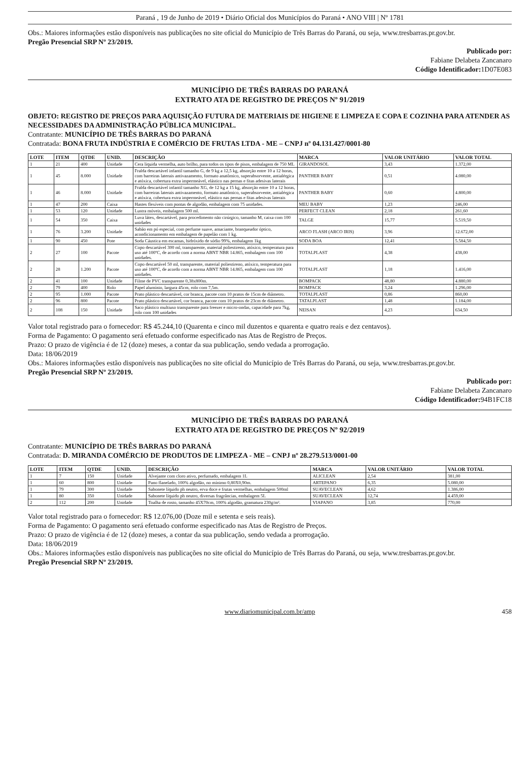Paraná , 19 de Junho de 2019 • Diário Oficial dos Municípios do Paraná • ANO VIII | Nº 1781
Obs.: Maiores informações estão disponíveis nas publicações no site oficial do Município de Três Barras do Paraná, ou seja, www.tresbarras.pr.gov.br.
Pregão Presencial SRP Nº 23/2019.
Publicado por:
Fabiane Delabeta Zancanaro
Código Identificador: 1D07E083
MUNICÍPIO DE TRÊS BARRAS DO PARANÁ
EXTRATO ATA DE REGISTRO DE PREÇOS Nº 91/2019
OBJETO: REGISTRO DE PREÇOS PARA AQUISIÇÃO FUTURA DE MATERIAIS DE HIGIENE E LIMPEZA E COPA E COZINHA PARA ATENDER AS NECESSIDADES DA ADMINISTRAÇÃO PÚBLICA MUNICIPAL.
Contratante: MUNICÍPIO DE TRÊS BARRAS DO PARANÁ
Contratada: BONA FRUTA INDÚSTRIA E COMÉRCIO DE FRUTAS LTDA - ME – CNPJ nº 04.131.427/0001-80
| LOTE | ITEM | QTDE | UNID. | DESCRIÇÃO | MARCA | VALOR UNITÁRIO | VALOR TOTAL |
| --- | --- | --- | --- | --- | --- | --- | --- |
| 1 | 21 | 400 | Unidade | Cera liquida vermelha, auto brilho, para todos os tipos de pisos, embalagem de 750 ML | GIRANDOSOL | 3,43 | 1.372,00 |
| 1 | 45 | 8.000 | Unidade | Fralda descartável infantil tamanho G, de 9 kg a 12,5 kg, absorção entre 10 a 12 horas, com barreiras laterais antivazamento, formato anatômico, superabsorvente, antialérgica e atóxica, cobertura extra impermeável, elástico nas pernas e fitas adesivas laterais | PANTHER BABY | 0,51 | 4.080,00 |
| 1 | 46 | 8.000 | Unidade | Fralda descartável infantil tamanho XG, de 12 kg a 15 kg, absorção entre 10 a 12 horas, com barreiras laterais antivazamento, formato anatômico, superabsorvente, antialérgica e atóxica, cobertura extra impermeável, elástico nas pernas e fitas adesivas laterais | PANTHER BABY | 0,60 | 4.800,00 |
| 1 | 47 | 200 | Caixa | Hastes flexíveis com pontas de algodão, embalagem com 75 unidades. | MEU BABY | 1,23 | 246,00 |
| 1 | 53 | 120 | Unidade | Lustra móveis, embalagem 500 ml. | PERFECT CLEAN | 2,18 | 261,60 |
| 1 | 54 | 350 | Caixa | Luva látex, descartável, para procedimento não cirúrgico, tamanho M, caixa com 100 unidades | TALGE | 15,77 | 5.519,50 |
| 1 | 76 | 3.200 | Unidade | Sabão em pó especial, com perfume suave, amaciante, branqueador óptico, acondicionamento em embalagem de papelão com 1 kg. | ARCO FLASH (ARCO IRIS) | 3,96 | 12.672,00 |
| 1 | 90 | 450 | Pote | Soda Cáustica em escamas, hidróxido de sódio 99%, embalagem 1kg | SODA BOA | 12,41 | 5.584,50 |
| 2 | 27 | 100 | Pacote | Copo descartável 300 ml, transparente, material poliestireno, atóxico, temperatura para uso até 100ºC, de acordo com a norma ABNT NBR 14.865, embalagem com 100 unidades. | TOTALPLAST | 4,38 | 438,00 |
| 2 | 28 | 1.200 | Pacote | Copo descartável 50 ml, transparente, material poliestireno, atóxico, temperatura para uso até 100ºC, de acordo com a norma ABNT NBR 14.865, embalagem com 100 unidades. | TOTALPLAST | 1,18 | 1.416,00 |
| 2 | 41 | 100 | Unidade | Filme de PVC transparente 0,38x800m. | BOMPACK | 48,80 | 4.880,00 |
| 2 | 79 | 400 | Rolo | Papel alumínio, largura 45cm, rolo com 7,5m. | BOMPACK | 3,24 | 1.296,00 |
| 2 | 95 | 1.000 | Pacote | Prato plástico descartável, cor branca, pacote com 10 pratos de 15cm de diâmetro. | TOTALPLAST | 0,86 | 860,00 |
| 2 | 96 | 800 | Pacote | Prato plástico descartável, cor branca, pacote com 10 pratos de 23cm de diâmetro. | TATALPLAST | 1,48 | 1.184,00 |
| 2 | 108 | 150 | Unidade | Saco plástico multiuso transparente para freezer e micro-ondas, capacidade para 7kg, rolo com 100 unidades | NEISAN | 4,23 | 634,50 |
Valor total registrado para o fornecedor: R$ 45.244,10 (Quarenta e cinco mil duzentos e quarenta e quatro reais e dez centavos).
Forma de Pagamento: O pagamento será efetuado conforme especificado nas Atas de Registro de Preços.
Prazo: O prazo de vigência é de 12 (doze) meses, a contar da sua publicação, sendo vedada a prorrogação.
Data: 18/06/2019
Obs.: Maiores informações estão disponíveis nas publicações no site oficial do Município de Três Barras do Paraná, ou seja, www.tresbarras.pr.gov.br.
Pregão Presencial SRP Nº 23/2019.
Publicado por:
Fabiane Delabeta Zancanaro
Código Identificador: 94B1FC18
MUNICÍPIO DE TRÊS BARRAS DO PARANÁ
EXTRATO ATA DE REGISTRO DE PREÇOS Nº 92/2019
Contratante: MUNICÍPIO DE TRÊS BARRAS DO PARANÁ
Contratada: D. MIRANDA COMÉRCIO DE PRODUTOS DE LIMPEZA - ME – CNPJ nº 28.279.513/0001-00
| LOTE | ITEM | QTDE | UNID. | DESCRIÇÃO | MARCA | VALOR UNITÁRIO | VALOR TOTAL |
| --- | --- | --- | --- | --- | --- | --- | --- |
| 1 | 7 | 150 | Unidade | Alvejante com cloro ativo, perfumado, embalagem 1L | ALICLEAN | 2,54 | 381,00 |
| 1 | 60 | 800 | Unidade | Pano flanelado, 100% algodão, no mínimo 0,80X0,90m. | ARTEPANO | 6,35 | 5.080,00 |
| 1 | 79 | 300 | Unidade | Sabonete líquido ph neutro, erva doce e frutas vermelhas, embalagem 500ml | SUAVECLEAN | 4,62 | 1.386,00 |
| 1 | 80 | 350 | Unidade | Sabonete líquido ph neutro, diversas fragrâncias, embalagem 5L | SUAVECLEAN | 12,74 | 4.459,00 |
| 2 | 112 | 200 | Unidade | Toalha de rosto, tamanho 45X70cm, 100% algodão, gramatura 230g/m². | VIAPANO | 3,85 | 770,00 |
Valor total registrado para o fornecedor: R$ 12.076,00 (Doze mil e setenta e seis reais).
Forma de Pagamento: O pagamento será efetuado conforme especificado nas Atas de Registro de Preços.
Prazo: O prazo de vigência é de 12 (doze) meses, a contar da sua publicação, sendo vedada a prorrogação.
Data: 18/06/2019
Obs.: Maiores informações estão disponíveis nas publicações no site oficial do Município de Três Barras do Paraná, ou seja, www.tresbarras.pr.gov.br.
Pregão Presencial SRP Nº 23/2019.
www.diariomunicipal.com.br/amp 458